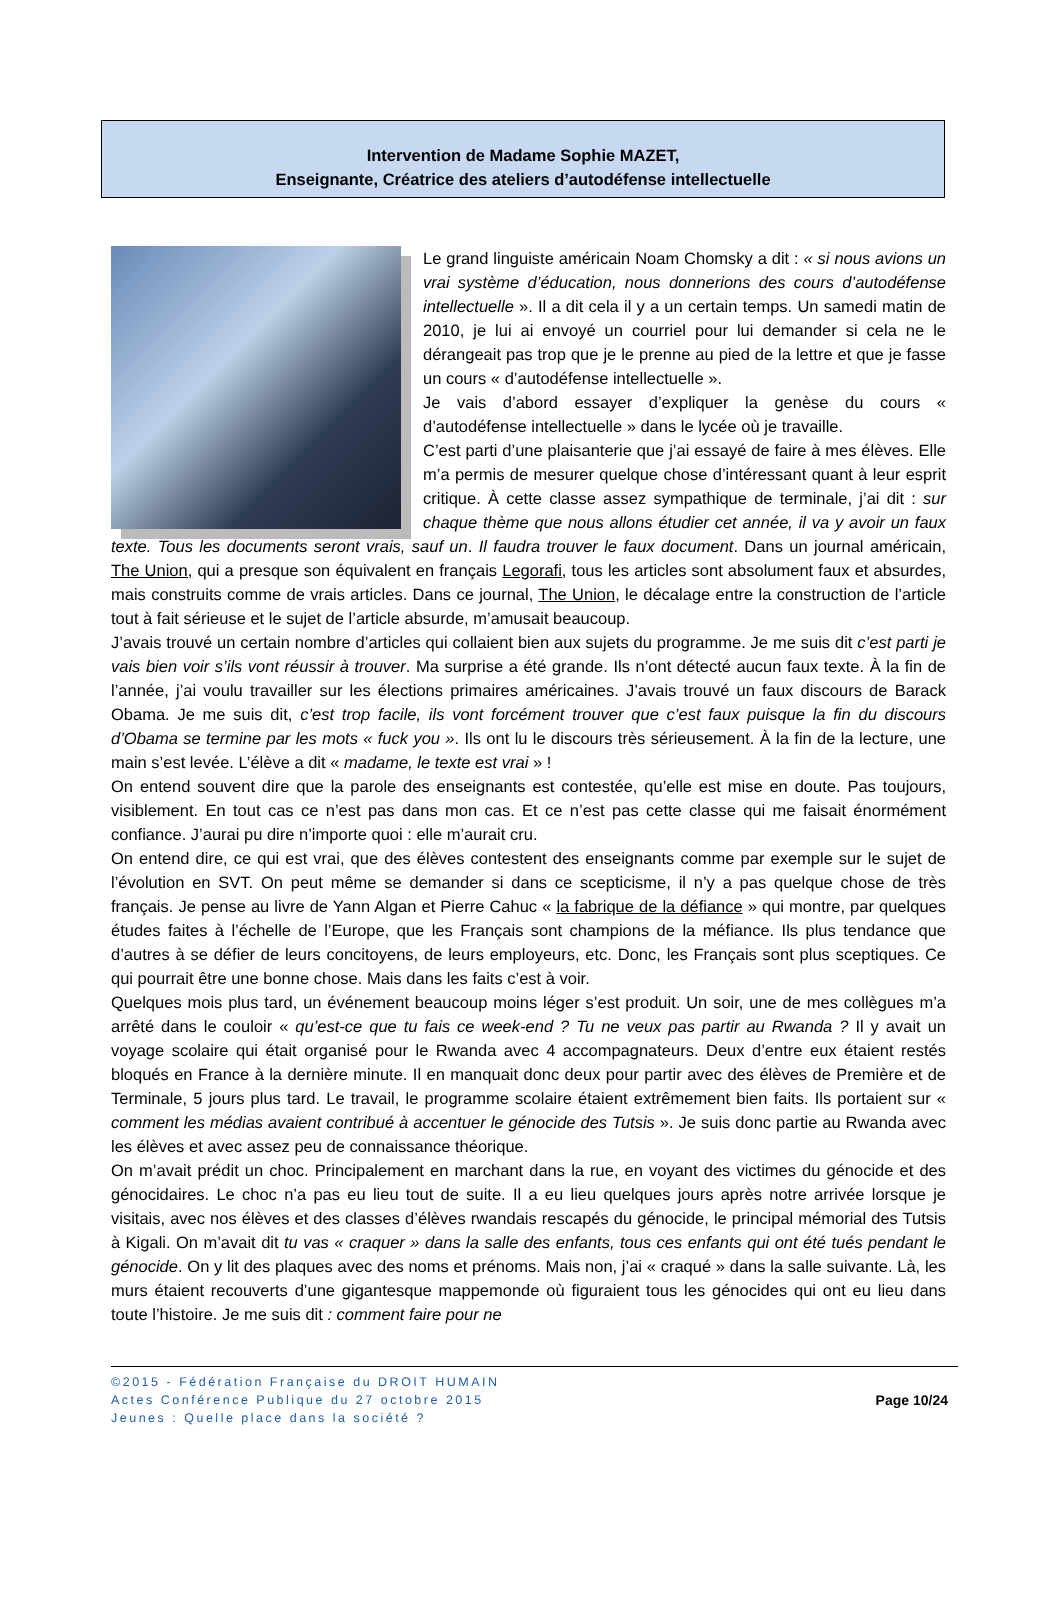Intervention de Madame Sophie MAZET,
Enseignante, Créatrice des ateliers d’autodéfense intellectuelle
Le grand linguiste américain Noam Chomsky a dit : « si nous avions un vrai système d’éducation, nous donnerions des cours d’autodéfense intellectuelle ». Il a dit cela il y a un certain temps. Un samedi matin de 2010, je lui ai envoyé un courriel pour lui demander si cela ne le dérangeait pas trop que je le prenne au pied de la lettre et que je fasse un cours « d’autodéfense intellectuelle ».
Je vais d’abord essayer d’expliquer la genèse du cours « d’autodéfense intellectuelle » dans le lycée où je travaille.
C’est parti d’une plaisanterie que j’ai essayé de faire à mes élèves. Elle m’a permis de mesurer quelque chose d’intéressant quant à leur esprit critique. À cette classe assez sympathique de terminale, j’ai dit : sur chaque thème que nous allons étudier cet année, il va y avoir un faux texte. Tous les documents seront vrais, sauf un. Il faudra trouver le faux document. Dans un journal américain, The Union, qui a presque son équivalent en français Legorafi, tous les articles sont absolument faux et absurdes, mais construits comme de vrais articles. Dans ce journal, The Union, le décalage entre la construction de l’article tout à fait sérieuse et le sujet de l’article absurde, m’amusait beaucoup.
J’avais trouvé un certain nombre d’articles qui collaient bien aux sujets du programme. Je me suis dit c’est parti je vais bien voir s’ils vont réussir à trouver. Ma surprise a été grande. Ils n’ont détecté aucun faux texte. À la fin de l’année, j’ai voulu travailler sur les élections primaires américaines. J’avais trouvé un faux discours de Barack Obama. Je me suis dit, c’est trop facile, ils vont forcément trouver que c’est faux puisque la fin du discours d’Obama se termine par les mots « fuck you ». Ils ont lu le discours très sérieusement. À la fin de la lecture, une main s’est levée. L’élève a dit « madame, le texte est vrai » !
On entend souvent dire que la parole des enseignants est contestée, qu’elle est mise en doute. Pas toujours, visiblement. En tout cas ce n’est pas dans mon cas. Et ce n’est pas cette classe qui me faisait énormément confiance. J’aurai pu dire n’importe quoi : elle m’aurait cru.
On entend dire, ce qui est vrai, que des élèves contestent des enseignants comme par exemple sur le sujet de l’évolution en SVT. On peut même se demander si dans ce scepticisme, il n’y a pas quelque chose de très français. Je pense au livre de Yann Algan et Pierre Cahuc « la fabrique de la défiance » qui montre, par quelques études faites à l’échelle de l’Europe, que les Français sont champions de la méfiance. Ils plus tendance que d’autres à se défier de leurs concitoyens, de leurs employeurs, etc. Donc, les Français sont plus sceptiques. Ce qui pourrait être une bonne chose. Mais dans les faits c’est à voir.
Quelques mois plus tard, un événement beaucoup moins léger s’est produit. Un soir, une de mes collègues m’a arrêté dans le couloir « qu’est-ce que tu fais ce week-end ? Tu ne veux pas partir au Rwanda ? Il y avait un voyage scolaire qui était organisé pour le Rwanda avec 4 accompagnateurs. Deux d’entre eux étaient restés bloqués en France à la dernière minute. Il en manquait donc deux pour partir avec des élèves de Première et de Terminale, 5 jours plus tard. Le travail, le programme scolaire étaient extrêmement bien faits. Ils portaient sur « comment les médias avaient contribué à accentuer le génocide des Tutsis ». Je suis donc partie au Rwanda avec les élèves et avec assez peu de connaissance théorique.
On m’avait prédit un choc. Principalement en marchant dans la rue, en voyant des victimes du génocide et des génocidaires. Le choc n’a pas eu lieu tout de suite. Il a eu lieu quelques jours après notre arrivée lorsque je visitais, avec nos élèves et des classes d’élèves rwandais rescapés du génocide, le principal mémorial des Tutsis à Kigali. On m’avait dit tu vas « craquer » dans la salle des enfants, tous ces enfants qui ont été tués pendant le génocide. On y lit des plaques avec des noms et prénoms. Mais non, j’ai « craqué » dans la salle suivante. Là, les murs étaient recouverts d’une gigantesque mappemonde où figuraient tous les génocides qui ont eu lieu dans toute l’histoire. Je me suis dit : comment faire pour ne
©2015 - Fédération Française du DROIT HUMAIN
Actes Conférence Publique du 27 octobre 2015
Jeunes : Quelle place dans la société ?
Page 10/24